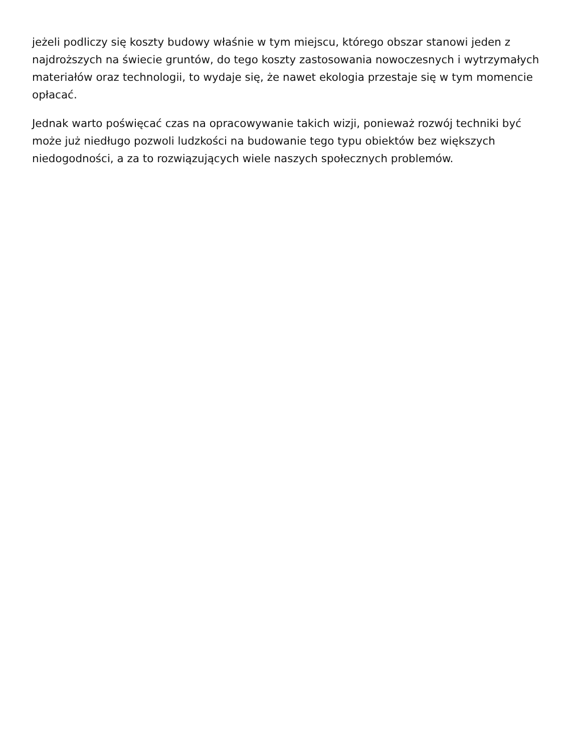jeżeli podliczy się koszty budowy właśnie w tym miejscu, którego obszar stanowi jeden z najdroższych na świecie gruntów, do tego koszty zastosowania nowoczesnych i wytrzymałych materiałów oraz technologii, to wydaje się, że nawet ekologia przestaje się w tym momencie opłacać.
Jednak warto poświęcać czas na opracowywanie takich wizji, ponieważ rozwój techniki być może już niedługo pozwoli ludzkości na budowanie tego typu obiektów bez większych niedogodności, a za to rozwiązujących wiele naszych społecznych problemów.